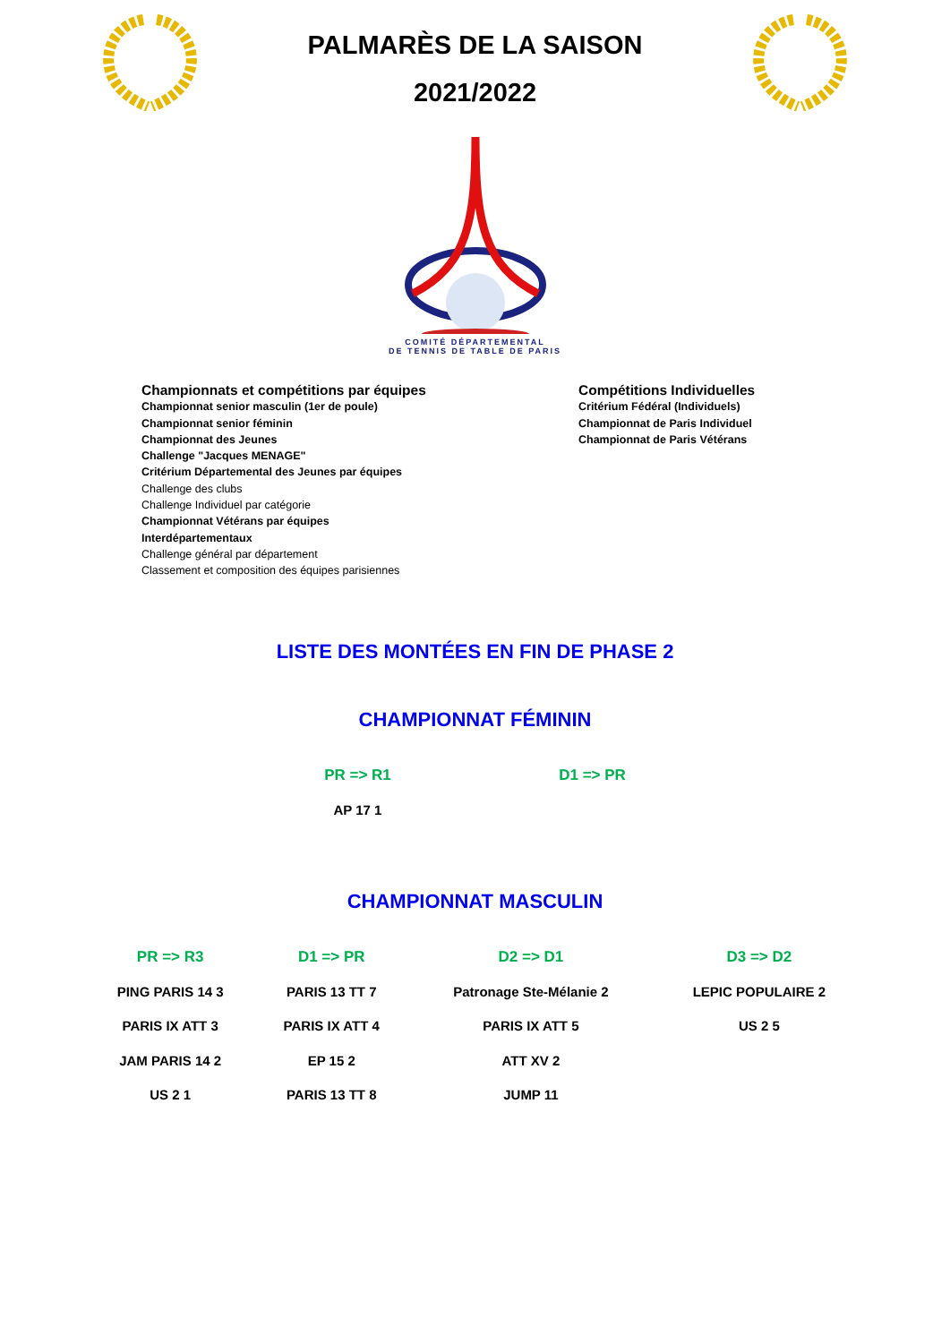PALMARÈS DE LA SAISON
2021/2022
COMITÉ DÉPARTEMENTAL
DE TENNIS DE TABLE DE PARIS
Championnats et compétitions par équipes
Championnat senior masculin (1er de poule)
Championnat senior féminin
Championnat des Jeunes
Challenge "Jacques MENAGE"
Critérium Départemental des Jeunes par équipes
Challenge des clubs
Challenge Individuel par catégorie
Championnat Vétérans par équipes
Interdépartementaux
Challenge général par département
Classement et composition des équipes parisiennes
Compétitions Individuelles
Critérium Fédéral (Individuels)
Championnat de Paris Individuel
Championnat de Paris Vétérans
LISTE DES MONTÉES EN FIN DE PHASE 2
CHAMPIONNAT FÉMININ
| PR => R1 | D1 => PR |
| --- | --- |
| AP 17 1 | |
CHAMPIONNAT MASCULIN
| PR => R3 | D1 => PR | D2 => D1 | D3 => D2 |
| --- | --- | --- | --- |
| PING PARIS 14 3 | PARIS 13 TT 7 | Patronage Ste-Mélanie 2 | LEPIC POPULAIRE 2 |
| PARIS IX ATT 3 | PARIS IX ATT 4 | PARIS IX ATT 5 | US 2 5 |
| JAM PARIS 14 2 | EP 15 2 | ATT XV 2 | |
| US 2 1 | PARIS 13 TT 8 | JUMP 11 | |